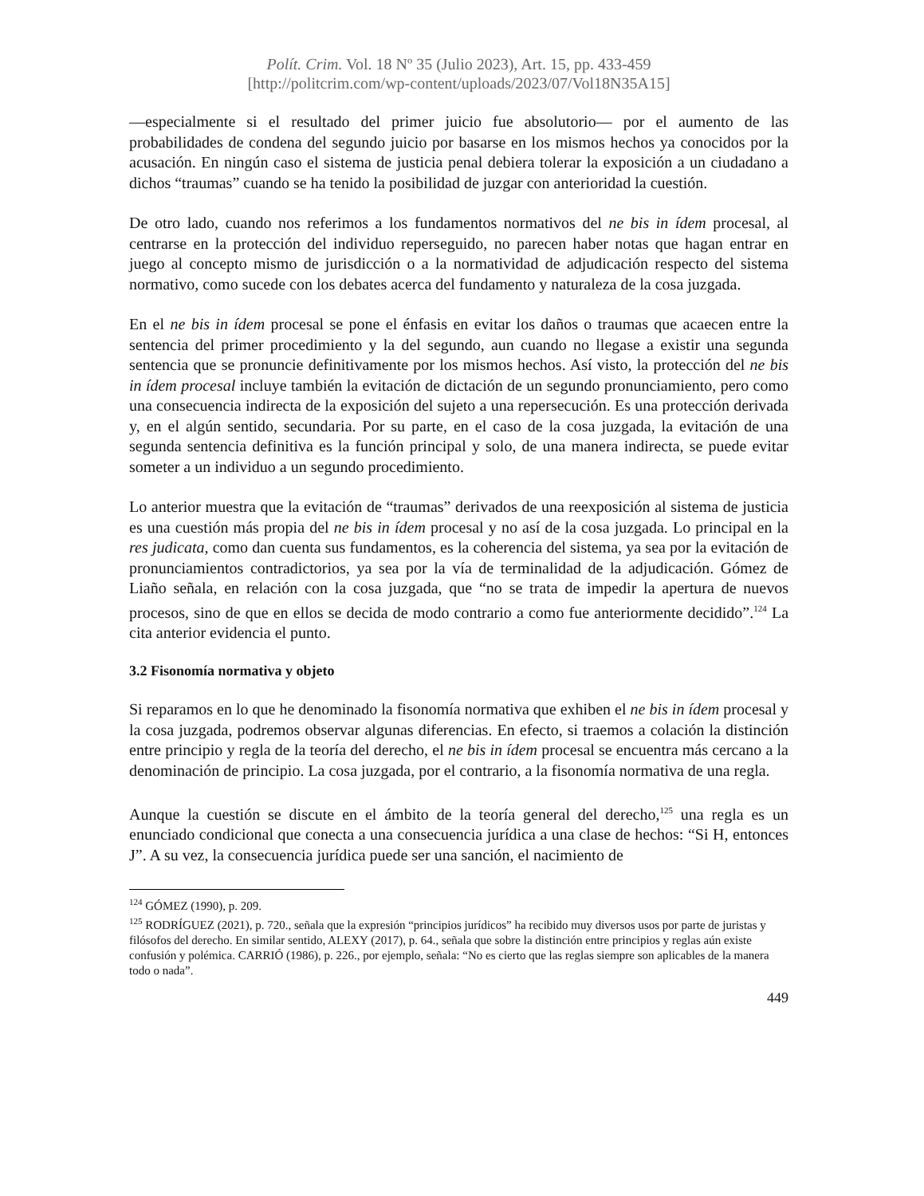Polít. Crim. Vol. 18 Nº 35 (Julio 2023), Art. 15, pp. 433-459
[http://politcrim.com/wp-content/uploads/2023/07/Vol18N35A15]
—especialmente si el resultado del primer juicio fue absolutorio— por el aumento de las probabilidades de condena del segundo juicio por basarse en los mismos hechos ya conocidos por la acusación. En ningún caso el sistema de justicia penal debiera tolerar la exposición a un ciudadano a dichos “traumas” cuando se ha tenido la posibilidad de juzgar con anterioridad la cuestión.
De otro lado, cuando nos referimos a los fundamentos normativos del ne bis in ídem procesal, al centrarse en la protección del individuo reperseguido, no parecen haber notas que hagan entrar en juego al concepto mismo de jurisdicción o a la normatividad de adjudicación respecto del sistema normativo, como sucede con los debates acerca del fundamento y naturaleza de la cosa juzgada.
En el ne bis in ídem procesal se pone el énfasis en evitar los daños o traumas que acaecen entre la sentencia del primer procedimiento y la del segundo, aun cuando no llegase a existir una segunda sentencia que se pronuncie definitivamente por los mismos hechos. Así visto, la protección del ne bis in ídem procesal incluye también la evitación de dictación de un segundo pronunciamiento, pero como una consecuencia indirecta de la exposición del sujeto a una repersecución. Es una protección derivada y, en el algún sentido, secundaria. Por su parte, en el caso de la cosa juzgada, la evitación de una segunda sentencia definitiva es la función principal y solo, de una manera indirecta, se puede evitar someter a un individuo a un segundo procedimiento.
Lo anterior muestra que la evitación de “traumas” derivados de una reexposición al sistema de justicia es una cuestión más propia del ne bis in ídem procesal y no así de la cosa juzgada. Lo principal en la res judicata, como dan cuenta sus fundamentos, es la coherencia del sistema, ya sea por la evitación de pronunciamientos contradictorios, ya sea por la vía de terminalidad de la adjudicación. Gómez de Liaño señala, en relación con la cosa juzgada, que “no se trata de impedir la apertura de nuevos procesos, sino de que en ellos se decida de modo contrario a como fue anteriormente decidido”.<sup>124</sup> La cita anterior evidencia el punto.
3.2 Fisonomía normativa y objeto
Si reparamos en lo que he denominado la fisonomía normativa que exhiben el ne bis in ídem procesal y la cosa juzgada, podremos observar algunas diferencias. En efecto, si traemos a colación la distinción entre principio y regla de la teoría del derecho, el ne bis in ídem procesal se encuentra más cercano a la denominación de principio. La cosa juzgada, por el contrario, a la fisonomía normativa de una regla.
Aunque la cuestión se discute en el ámbito de la teoría general del derecho,<sup>125</sup> una regla es un enunciado condicional que conecta a una consecuencia jurídica a una clase de hechos: “Si H, entonces J”. A su vez, la consecuencia jurídica puede ser una sanción, el nacimiento de
<sup>124</sup> GÓMEZ (1990), p. 209.
<sup>125</sup> RODRÍGUEZ (2021), p. 720., señala que la expresión “principios jurídicos” ha recibido muy diversos usos por parte de juristas y filósofos del derecho. En similar sentido, ALEXY (2017), p. 64., señala que sobre la distinción entre principios y reglas aún existe confusión y polémica. CARRIÓ (1986), p. 226., por ejemplo, señala: “No es cierto que las reglas siempre son aplicables de la manera todo o nada”.
449